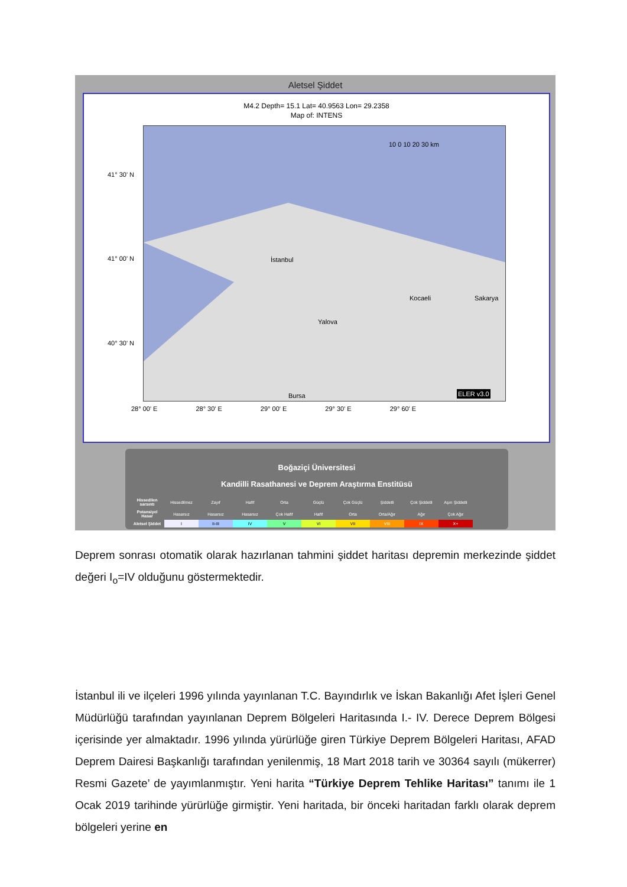Aletsel Şiddet
M4.2 Depth= 15.1 Lat= 40.9563 Lon= 29.2358
Map of: INTENS
10 0 10 20 30 km
İstanbul
Kocaeli Sakarya
Yalova
Bursa ELER v3.0
41° 30' N
41° 00' N
40° 30' N
28° 00' E 28° 30' E 29° 00' E 29° 30' E 29° 60' E
Boğaziçi Üniversitesi
Kandilli Rasathanesi ve Deprem Araştırma Enstitüsü
| Hissedilen sarsıntı | Hissedilmez | Zayıf | Hafif | Orta | Güçlü | Çok Güçlü | Şiddetli | Çok Şiddetli | Aşırı Şiddetli |
| Potansiyel Hasar | Hasarsız | Hasarsız | Hasarsız | Çok Hafif | Hafif | Orta | Orta/Ağır | Ağır | Çok Ağır |
| Aletsel Şiddet | I | II-III | IV | V | VI | VII | VIII | IX | X+ |
Deprem sonrası otomatik olarak hazırlanan tahmini şiddet haritası depremin merkezinde şiddet değeri I<sub>o</sub>=IV olduğunu göstermektedir.
İstanbul ili ve ilçeleri 1996 yılında yayınlanan T.C. Bayındırlık ve İskan Bakanlığı Afet İşleri Genel Müdürlüğü tarafından yayınlanan Deprem Bölgeleri Haritasında I.- IV. Derece Deprem Bölgesi içerisinde yer almaktadır. 1996 yılında yürürlüğe giren Türkiye Deprem Bölgeleri Haritası, AFAD Deprem Dairesi Başkanlığı tarafından yenilenmiş, 18 Mart 2018 tarih ve 30364 sayılı (mükerrer) Resmi Gazete’ de yayımlanmıştır. Yeni harita “Türkiye Deprem Tehlike Haritası” tanımı ile 1 Ocak 2019 tarihinde yürürlüğe girmiştir. Yeni haritada, bir önceki haritadan farklı olarak deprem bölgeleri yerine en